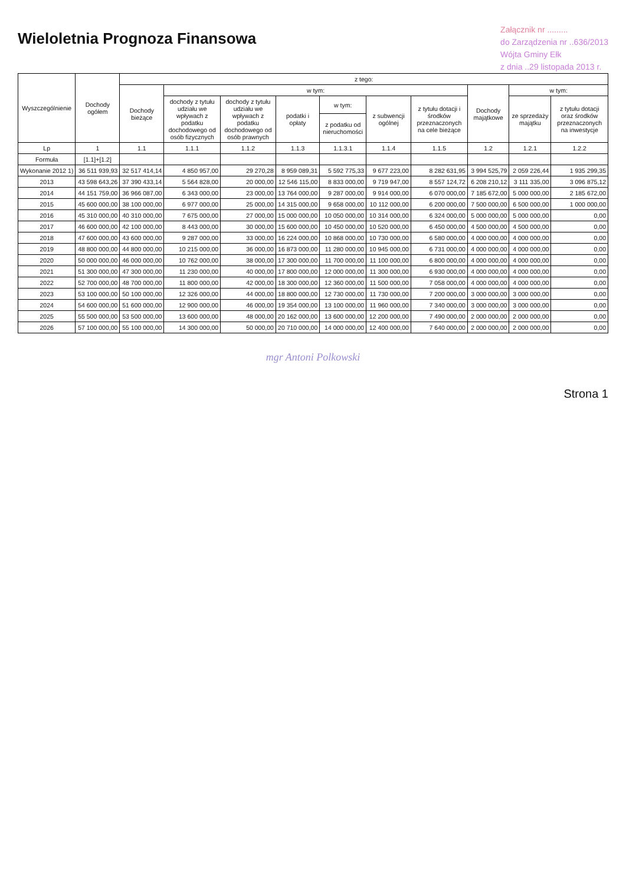Wieloletnia Prognoza Finansowa
Załącznik nr .........
do Zarządzenia nr ..636/2013
Wójta Gminy Ełk
z dnia ..29 listopada 2013 r.
| Wyszczególnienie | Dochody ogółem | z tego: | | | | | | | | | |
| --- | --- | --- | --- | --- | --- | --- | --- | --- | --- | --- | --- |
| | | Dochody bieżące | w tym: | | | | | | Dochody majątkowe | w tym: | |
| | | | dochody z tytułu udziału we wpływach z podatku dochodowego od osób fizycznych | dochody z tytułu udziału we wpływach z podatku dochodowego od osób prawnych | podatki i opłaty | w tym: | z subwencji ogólnej | z tytułu dotacji i środków przeznaczonych na cele bieżące | | ze sprzedaży majątku | z tytułu dotacji oraz środków przeznaczonych na inwestycje |
| | | | | | | z podatku od nieruchomości | | | | | |
| Lp | 1 | 1.1 | 1.1.1 | 1.1.2 | 1.1.3 | 1.1.3.1 | 1.1.4 | 1.1.5 | 1.2 | 1.2.1 | 1.2.2 |
| Formuła | [1.1]+[1.2] | | | | | | | | | | |
| Wykonanie 2012 1) | 36 511 939,93 | 32 517 414,14 | 4 850 957,00 | 29 270,28 | 8 959 089,31 | 5 592 775,33 | 9 677 223,00 | 8 282 631,95 | 3 994 525,79 | 2 059 226,44 | 1 935 299,35 |
| 2013 | 43 598 643,26 | 37 390 433,14 | 5 564 828,00 | 20 000,00 | 12 546 115,00 | 8 833 000,00 | 9 719 947,00 | 8 557 124,72 | 6 208 210,12 | 3 111 335,00 | 3 096 875,12 |
| 2014 | 44 151 759,00 | 36 966 087,00 | 6 343 000,00 | 23 000,00 | 13 764 000,00 | 9 287 000,00 | 9 914 000,00 | 6 070 000,00 | 7 185 672,00 | 5 000 000,00 | 2 185 672,00 |
| 2015 | 45 600 000,00 | 38 100 000,00 | 6 977 000,00 | 25 000,00 | 14 315 000,00 | 9 658 000,00 | 10 112 000,00 | 6 200 000,00 | 7 500 000,00 | 6 500 000,00 | 1 000 000,00 |
| 2016 | 45 310 000,00 | 40 310 000,00 | 7 675 000,00 | 27 000,00 | 15 000 000,00 | 10 050 000,00 | 10 314 000,00 | 6 324 000,00 | 5 000 000,00 | 5 000 000,00 | 0,00 |
| 2017 | 46 600 000,00 | 42 100 000,00 | 8 443 000,00 | 30 000,00 | 15 600 000,00 | 10 450 000,00 | 10 520 000,00 | 6 450 000,00 | 4 500 000,00 | 4 500 000,00 | 0,00 |
| 2018 | 47 600 000,00 | 43 600 000,00 | 9 287 000,00 | 33 000,00 | 16 224 000,00 | 10 868 000,00 | 10 730 000,00 | 6 580 000,00 | 4 000 000,00 | 4 000 000,00 | 0,00 |
| 2019 | 48 800 000,00 | 44 800 000,00 | 10 215 000,00 | 36 000,00 | 16 873 000,00 | 11 280 000,00 | 10 945 000,00 | 6 731 000,00 | 4 000 000,00 | 4 000 000,00 | 0,00 |
| 2020 | 50 000 000,00 | 46 000 000,00 | 10 762 000,00 | 38 000,00 | 17 300 000,00 | 11 700 000,00 | 11 100 000,00 | 6 800 000,00 | 4 000 000,00 | 4 000 000,00 | 0,00 |
| 2021 | 51 300 000,00 | 47 300 000,00 | 11 230 000,00 | 40 000,00 | 17 800 000,00 | 12 000 000,00 | 11 300 000,00 | 6 930 000,00 | 4 000 000,00 | 4 000 000,00 | 0,00 |
| 2022 | 52 700 000,00 | 48 700 000,00 | 11 800 000,00 | 42 000,00 | 18 300 000,00 | 12 360 000,00 | 11 500 000,00 | 7 058 000,00 | 4 000 000,00 | 4 000 000,00 | 0,00 |
| 2023 | 53 100 000,00 | 50 100 000,00 | 12 326 000,00 | 44 000,00 | 18 800 000,00 | 12 730 000,00 | 11 730 000,00 | 7 200 000,00 | 3 000 000,00 | 3 000 000,00 | 0,00 |
| 2024 | 54 600 000,00 | 51 600 000,00 | 12 900 000,00 | 46 000,00 | 19 354 000,00 | 13 100 000,00 | 11 960 000,00 | 7 340 000,00 | 3 000 000,00 | 3 000 000,00 | 0,00 |
| 2025 | 55 500 000,00 | 53 500 000,00 | 13 600 000,00 | 48 000,00 | 20 162 000,00 | 13 600 000,00 | 12 200 000,00 | 7 490 000,00 | 2 000 000,00 | 2 000 000,00 | 0,00 |
| 2026 | 57 100 000,00 | 55 100 000,00 | 14 300 000,00 | 50 000,00 | 20 710 000,00 | 14 000 000,00 | 12 400 000,00 | 7 640 000,00 | 2 000 000,00 | 2 000 000,00 | 0,00 |
mgr Antoni Polkowski
Strona 1